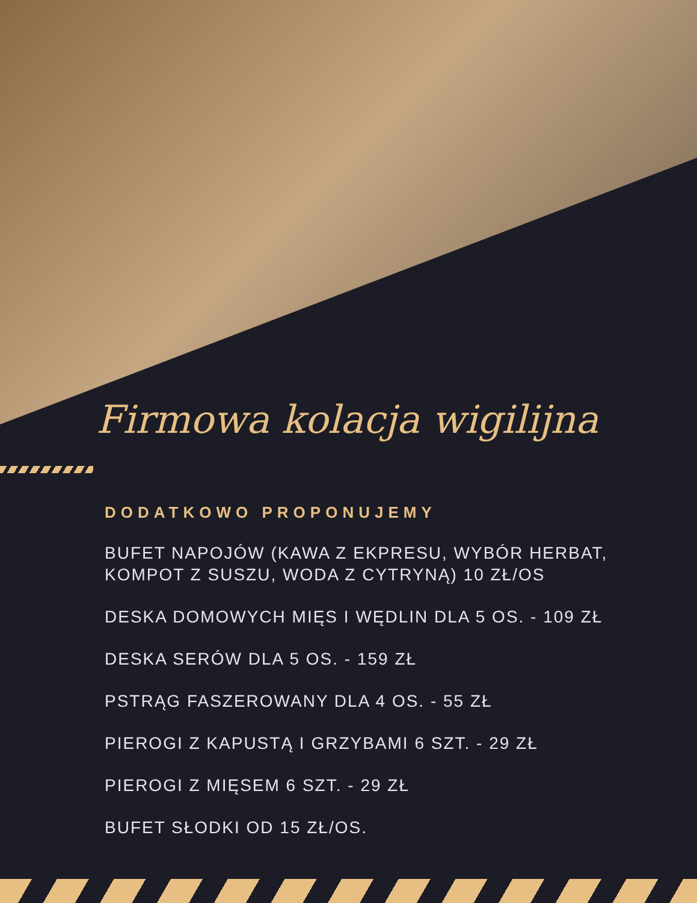Firmowa kolacja wigilijna
DODATKOWO PROPONUJEMY
BUFET NAPOJÓW (KAWA Z EKPRESU, WYBÓR HERBAT, KOMPOT Z SUSZU, WODA Z CYTRYNĄ) 10 ZŁ/OS
DESKA DOMOWYCH MIĘS I WĘDLIN DLA 5 OS. - 109 ZŁ
DESKA SERÓW DLA 5 OS. - 159 ZŁ
PSTRĄG FASZEROWANY DLA 4 OS. - 55 ZŁ
PIEROGI Z KAPUSTĄ I GRZYBAMI 6 SZT. - 29 ZŁ
PIEROGI Z MIĘSEM 6 SZT. - 29 ZŁ
BUFET SŁODKI OD 15 ZŁ/OS.